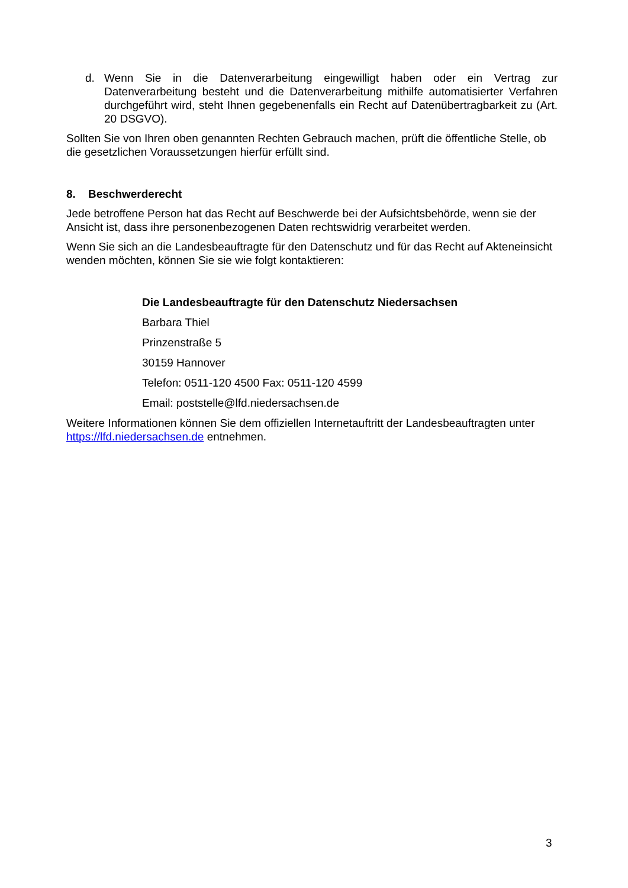d. Wenn Sie in die Datenverarbeitung eingewilligt haben oder ein Vertrag zur Datenverarbeitung besteht und die Datenverarbeitung mithilfe automatisierter Verfahren durchgeführt wird, steht Ihnen gegebenenfalls ein Recht auf Datenübertragbarkeit zu (Art. 20 DSGVO).
Sollten Sie von Ihren oben genannten Rechten Gebrauch machen, prüft die öffentliche Stelle, ob die gesetzlichen Voraussetzungen hierfür erfüllt sind.
8. Beschwerderecht
Jede betroffene Person hat das Recht auf Beschwerde bei der Aufsichtsbehörde, wenn sie der Ansicht ist, dass ihre personenbezogenen Daten rechtswidrig verarbeitet werden.
Wenn Sie sich an die Landesbeauftragte für den Datenschutz und für das Recht auf Akteneinsicht wenden möchten, können Sie sie wie folgt kontaktieren:
Die Landesbeauftragte für den Datenschutz Niedersachsen
Barbara Thiel
Prinzenstraße 5
30159 Hannover
Telefon: 0511-120 4500 Fax: 0511-120 4599
Email: poststelle@lfd.niedersachsen.de
Weitere Informationen können Sie dem offiziellen Internetauftritt der Landesbeauftragten unter https://lfd.niedersachsen.de entnehmen.
3